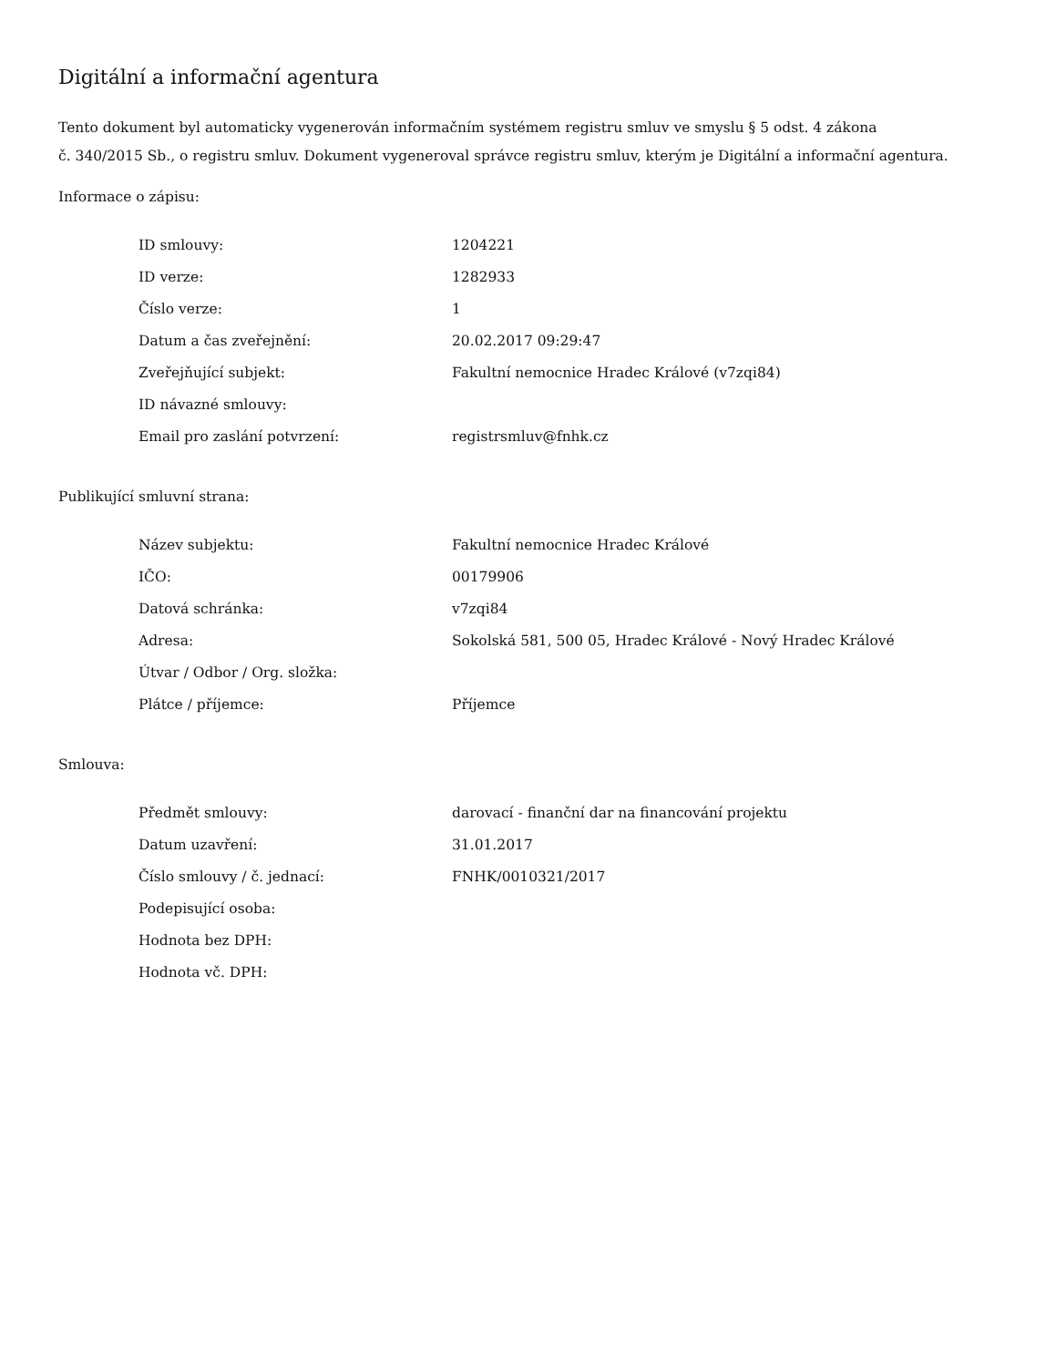Digitální a informační agentura
Tento dokument byl automaticky vygenerován informačním systémem registru smluv ve smyslu § 5 odst. 4 zákona
č. 340/2015 Sb., o registru smluv. Dokument vygeneroval správce registru smluv, kterým je Digitální a informační agentura.
Informace o zápisu:
| ID smlouvy: | 1204221 |
| ID verze: | 1282933 |
| Číslo verze: | 1 |
| Datum a čas zveřejnění: | 20.02.2017 09:29:47 |
| Zveřejňující subjekt: | Fakultní nemocnice Hradec Králové (v7zqi84) |
| ID návazné smlouvy: | |
| Email pro zaslání potvrzení: | registrsmluv@fnhk.cz |
Publikující smluvní strana:
| Název subjektu: | Fakultní nemocnice Hradec Králové |
| IČO: | 00179906 |
| Datová schránka: | v7zqi84 |
| Adresa: | Sokolská 581, 500 05, Hradec Králové - Nový Hradec Králové |
| Útvar / Odbor / Org. složka: | |
| Plátce / příjemce: | Příjemce |
Smlouva:
| Předmět smlouvy: | darovací - finanční dar na financování projektu |
| Datum uzavření: | 31.01.2017 |
| Číslo smlouvy / č. jednací: | FNHK/0010321/2017 |
| Podepisující osoba: | |
| Hodnota bez DPH: | |
| Hodnota vč. DPH: | |